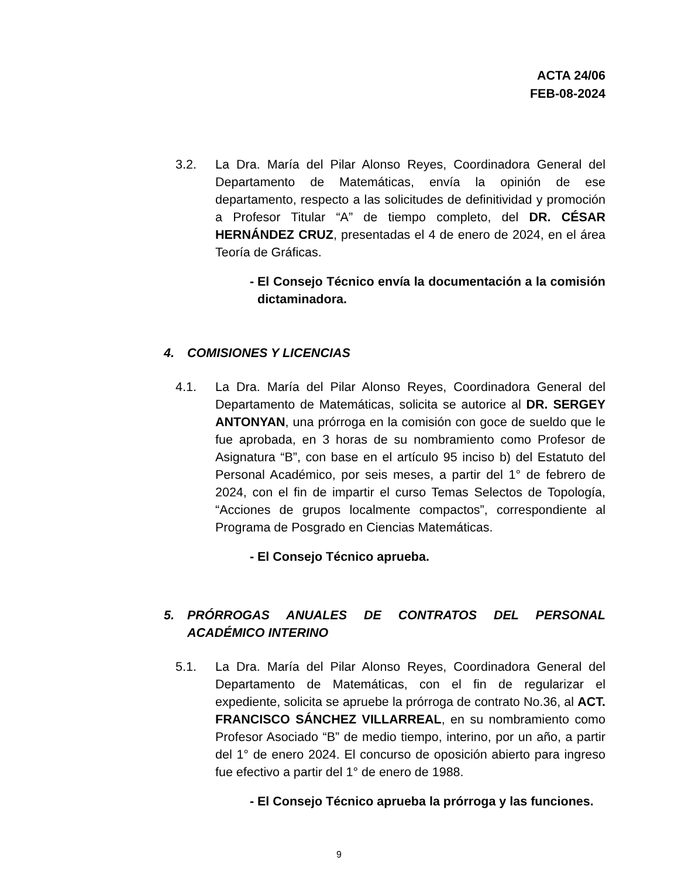ACTA 24/06
FEB-08-2024
3.2. La Dra. María del Pilar Alonso Reyes, Coordinadora General del Departamento de Matemáticas, envía la opinión de ese departamento, respecto a las solicitudes de definitividad y promoción a Profesor Titular “A” de tiempo completo, del DR. CÉSAR HERNÁNDEZ CRUZ, presentadas el 4 de enero de 2024, en el área Teoría de Gráficas.
- El Consejo Técnico envía la documentación a la comisión dictaminadora.
4. COMISIONES Y LICENCIAS
4.1. La Dra. María del Pilar Alonso Reyes, Coordinadora General del Departamento de Matemáticas, solicita se autorice al DR. SERGEY ANTONYAN, una prórroga en la comisión con goce de sueldo que le fue aprobada, en 3 horas de su nombramiento como Profesor de Asignatura “B”, con base en el artículo 95 inciso b) del Estatuto del Personal Académico, por seis meses, a partir del 1° de febrero de 2024, con el fin de impartir el curso Temas Selectos de Topología, “Acciones de grupos localmente compactos”, correspondiente al Programa de Posgrado en Ciencias Matemáticas.
- El Consejo Técnico aprueba.
5. PRÓRROGAS ANUALES DE CONTRATOS DEL PERSONAL ACADÉMICO INTERINO
5.1. La Dra. María del Pilar Alonso Reyes, Coordinadora General del Departamento de Matemáticas, con el fin de regularizar el expediente, solicita se apruebe la prórroga de contrato No.36, al ACT. FRANCISCO SÁNCHEZ VILLARREAL, en su nombramiento como Profesor Asociado “B” de medio tiempo, interino, por un año, a partir del 1° de enero 2024. El concurso de oposición abierto para ingreso fue efectivo a partir del 1° de enero de 1988.
- El Consejo Técnico aprueba la prórroga y las funciones.
9